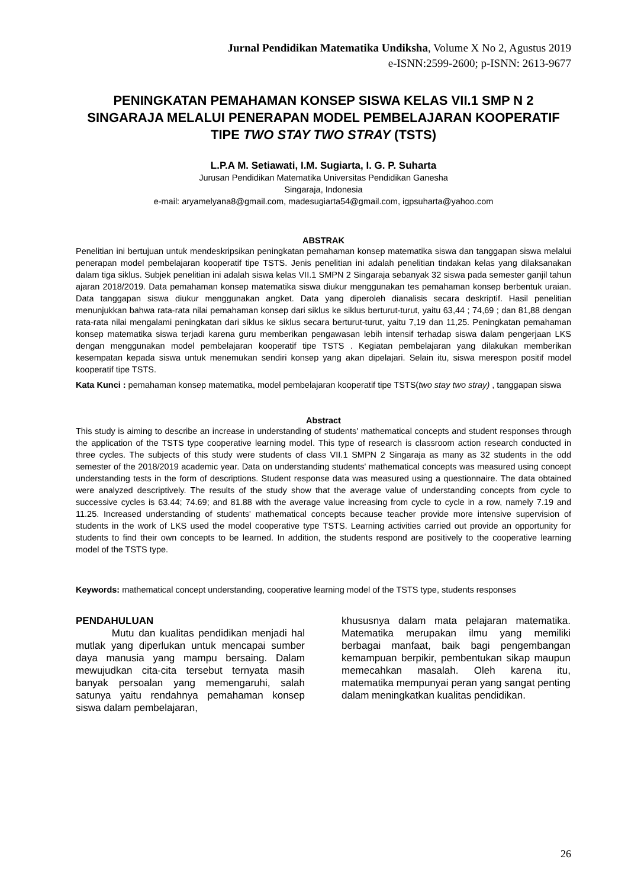Jurnal Pendidikan Matematika Undiksha, Volume X No 2, Agustus 2019
e-ISNN:2599-2600; p-ISNN: 2613-9677
PENINGKATAN PEMAHAMAN KONSEP SISWA KELAS VII.1 SMP N 2 SINGARAJA MELALUI PENERAPAN MODEL PEMBELAJARAN KOOPERATIF TIPE TWO STAY TWO STRAY (TSTS)
L.P.A M. Setiawati, I.M. Sugiarta, I. G. P. Suharta
Jurusan Pendidikan Matematika Universitas Pendidikan Ganesha
Singaraja, Indonesia
e-mail: aryamelyana8@gmail.com, madesugiarta54@gmail.com, igpsuharta@yahoo.com
ABSTRAK
Penelitian ini bertujuan untuk mendeskripsikan peningkatan pemahaman konsep matematika siswa dan tanggapan siswa melalui penerapan model pembelajaran kooperatif tipe TSTS. Jenis penelitian ini adalah penelitian tindakan kelas yang dilaksanakan dalam tiga siklus. Subjek penelitian ini adalah siswa kelas VII.1 SMPN 2 Singaraja sebanyak 32 siswa pada semester ganjil tahun ajaran 2018/2019. Data pemahaman konsep matematika siswa diukur menggunakan tes pemahaman konsep berbentuk uraian. Data tanggapan siswa diukur menggunakan angket. Data yang diperoleh dianalisis secara deskriptif. Hasil penelitian menunjukkan bahwa rata-rata nilai pemahaman konsep dari siklus ke siklus berturut-turut, yaitu 63,44 ; 74,69 ; dan 81,88 dengan rata-rata nilai mengalami peningkatan dari siklus ke siklus secara berturut-turut, yaitu 7,19 dan 11,25. Peningkatan pemahaman konsep matematika siswa terjadi karena guru memberikan pengawasan lebih intensif terhadap siswa dalam pengerjaan LKS dengan menggunakan model pembelajaran kooperatif tipe TSTS . Kegiatan pembelajaran yang dilakukan memberikan kesempatan kepada siswa untuk menemukan sendiri konsep yang akan dipelajari. Selain itu, siswa merespon positif model kooperatif tipe TSTS.
Kata Kunci : pemahaman konsep matematika, model pembelajaran kooperatif tipe TSTS(two stay two stray) , tanggapan siswa
Abstract
This study is aiming to describe an increase in understanding of students' mathematical concepts and student responses through the application of the TSTS type cooperative learning model. This type of research is classroom action research conducted in three cycles. The subjects of this study were students of class VII.1 SMPN 2 Singaraja as many as 32 students in the odd semester of the 2018/2019 academic year. Data on understanding students' mathematical concepts was measured using concept understanding tests in the form of descriptions. Student response data was measured using a questionnaire. The data obtained were analyzed descriptively. The results of the study show that the average value of understanding concepts from cycle to successive cycles is 63.44; 74.69; and 81.88 with the average value increasing from cycle to cycle in a row, namely 7.19 and 11.25. Increased understanding of students' mathematical concepts because teacher provide more intensive supervision of students in the work of LKS used the model cooperative type TSTS. Learning activities carried out provide an opportunity for students to find their own concepts to be learned. In addition, the students respond are positively to the cooperative learning model of the TSTS type.
Keywords: mathematical concept understanding, cooperative learning model of the TSTS type, students responses
PENDAHULUAN
Mutu dan kualitas pendidikan menjadi hal mutlak yang diperlukan untuk mencapai sumber daya manusia yang mampu bersaing. Dalam mewujudkan cita-cita tersebut ternyata masih banyak persoalan yang memengaruhi, salah satunya yaitu rendahnya pemahaman konsep siswa dalam pembelajaran,
khususnya dalam mata pelajaran matematika. Matematika merupakan ilmu yang memiliki berbagai manfaat, baik bagi pengembangan kemampuan berpikir, pembentukan sikap maupun memecahkan masalah. Oleh karena itu, matematika mempunyai peran yang sangat penting dalam meningkatkan kualitas pendidikan.
26